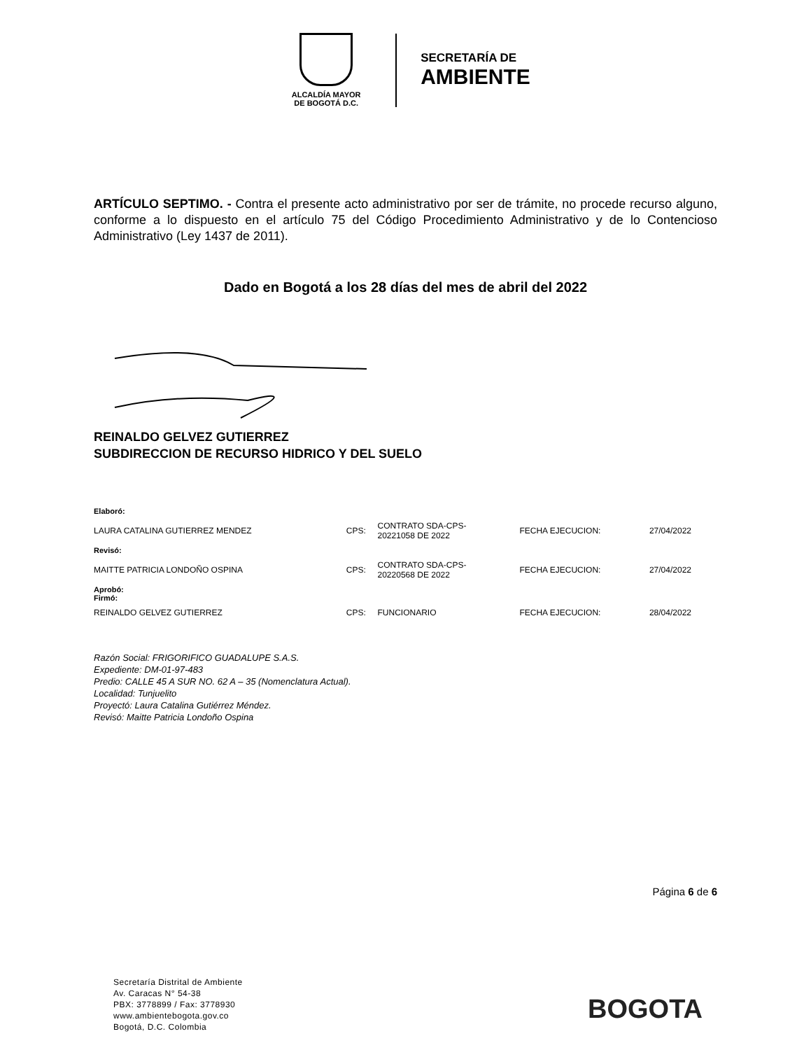ALCALDÍA MAYOR
DE BOGOTÁ D.C.
SECRETARÍA DE
AMBIENTE
ARTÍCULO SEPTIMO. - Contra el presente acto administrativo por ser de trámite, no procede recurso alguno, conforme a lo dispuesto en el artículo 75 del Código Procedimiento Administrativo y de lo Contencioso Administrativo (Ley 1437 de 2011).
Dado en Bogotá a los 28 días del mes de abril del 2022
REINALDO GELVEZ GUTIERREZ
SUBDIRECCION DE RECURSO HIDRICO Y DEL SUELO
| Elaboró: | | | | |
| LAURA CATALINA GUTIERREZ MENDEZ | CPS: | CONTRATO SDA-CPS- 20221058 DE 2022 | FECHA EJECUCION: | 27/04/2022 |
| Revisó: | | | | |
| MAITTE PATRICIA LONDOÑO OSPINA | CPS: | CONTRATO SDA-CPS- 20220568 DE 2022 | FECHA EJECUCION: | 27/04/2022 |
| Aprobó: Firmó: | | | | |
| REINALDO GELVEZ GUTIERREZ | CPS: | FUNCIONARIO | FECHA EJECUCION: | 28/04/2022 |
Razón Social: FRIGORIFICO GUADALUPE S.A.S.
Expediente: DM-01-97-483
Predio: CALLE 45 A SUR NO. 62 A – 35 (Nomenclatura Actual).
Localidad: Tunjuelito
Proyectó: Laura Catalina Gutiérrez Méndez.
Revisó: Maitte Patricia Londoño Ospina
Página 6 de 6
Secretaría Distrital de Ambiente
Av. Caracas N° 54-38
PBX: 3778899 / Fax: 3778930
www.ambientebogota.gov.co
Bogotá, D.C. Colombia
BOGOTA